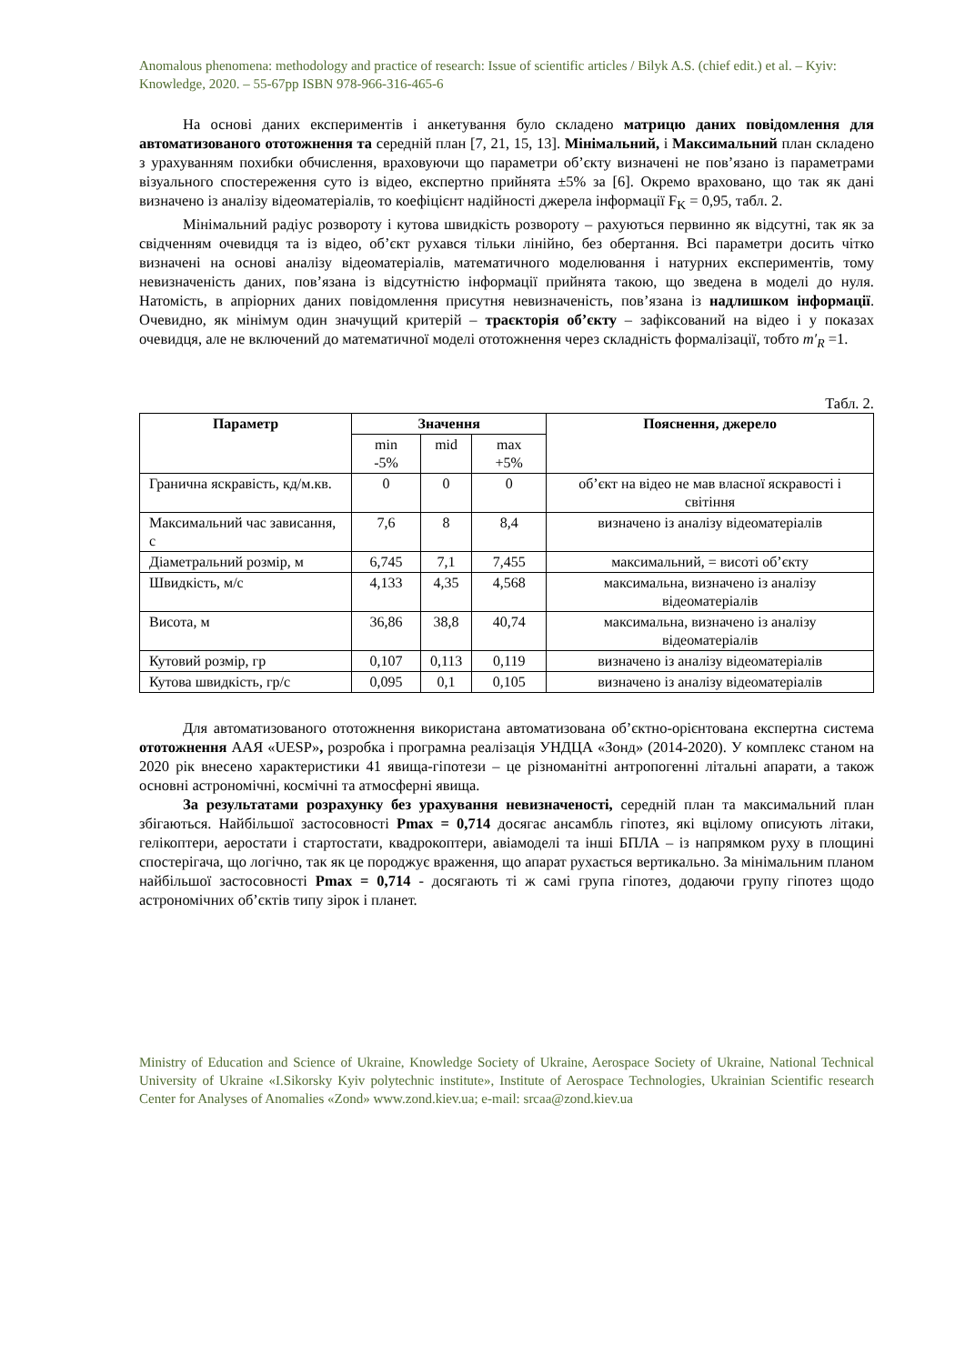Anomalous phenomena: methodology and practice of research: Issue of scientific articles / Bilyk A.S. (chief edit.) et al. – Kyiv: Knowledge, 2020. – 55-67pp ISBN 978-966-316-465-6
На основі даних експериментів і анкетування було складено матрицю даних повідомлення для автоматизованого ототожнення та середній план [7, 21, 15, 13]. Мінімальний, і Максимальний план складено з урахуванням похибки обчислення, враховуючи що параметри об’єкту визначені не пов’язано із параметрами візуального спостереження суто із відео, експертно прийнята ±5% за [6]. Окремо враховано, що так як дані визначено із аналізу відеоматеріалів, то коефіцієнт надійності джерела інформації F<sub>K</sub> = 0,95, табл. 2.
Мінімальний радіус розвороту і кутова швидкість розвороту – рахуються первинно як відсутні, так як за свідченням очевидця та із відео, об’єкт рухався тільки лінійно, без обертання. Всі параметри досить чітко визначені на основі аналізу відеоматеріалів, математичного моделювання і натурних експериментів, тому невизначеність даних, пов’язана із відсутністю інформації прийнята такою, що зведена в моделі до нуля. Натомість, в апріорних даних повідомлення присутня невизначеність, пов’язана із надлишком інформації. Очевидно, як мінімум один значущий критерій – траєкторія об’єкту – зафіксований на відео і у показах очевидця, але не включений до математичної моделі ототожнення через складність формалізації, тобто m′<sub>R</sub> =1.
Табл. 2.
| Параметр | Значення | | | Пояснення, джерело |
| --- | --- | --- | --- | --- |
| | min -5% | mid | max +5% | |
| Гранична яскравість, кд/м.кв. | 0 | 0 | 0 | об’єкт на відео не мав власної яскравості і світіння |
| Максимальний час зависання, с | 7,6 | 8 | 8,4 | визначено із аналізу відеоматеріалів |
| Діаметральний розмір, м | 6,745 | 7,1 | 7,455 | максимальний, = висоті об’єкту |
| Швидкість, м/с | 4,133 | 4,35 | 4,568 | максимальна, визначено із аналізу відеоматеріалів |
| Висота, м | 36,86 | 38,8 | 40,74 | максимальна, визначено із аналізу відеоматеріалів |
| Кутовий розмір, гр | 0,107 | 0,113 | 0,119 | визначено із аналізу відеоматеріалів |
| Кутова швидкість, гр/с | 0,095 | 0,1 | 0,105 | визначено із аналізу відеоматеріалів |
Для автоматизованого ототожнення використана автоматизована об’єктно-орієнтована експертна система ототожнення ААЯ «UESP», розробка і програмна реалізація УНДЦА «Зонд» (2014-2020). У комплекс станом на 2020 рік внесено характеристики 41 явища-гіпотези – це різноманітні антропогенні літальні апарати, а також основні астрономічні, космічні та атмосферні явища.
За результатами розрахунку без урахування невизначеності, середній план та максимальний план збігаються. Найбільшої застосовності Pmax = 0,714 досягає ансамбль гіпотез, які вцілому описують літаки, гелікоптери, аеростати і стартостати, квадрокоптери, авіамоделі та інші БПЛА – із напрямком руху в площині спостерігача, що логічно, так як це породжує враження, що апарат рухається вертикально. За мінімальним планом найбільшої застосовності Pmax = 0,714 - досягають ті ж самі група гіпотез, додаючи групу гіпотез щодо астрономічних об’єктів типу зірок і планет.
Ministry of Education and Science of Ukraine, Knowledge Society of Ukraine, Aerospace Society of Ukraine, National Technical University of Ukraine «I.Sikorsky Kyiv polytechnic institute», Institute of Aerospace Technologies, Ukrainian Scientific research Center for Analyses of Anomalies «Zond» www.zond.kiev.ua; e-mail: srcaa@zond.kiev.ua